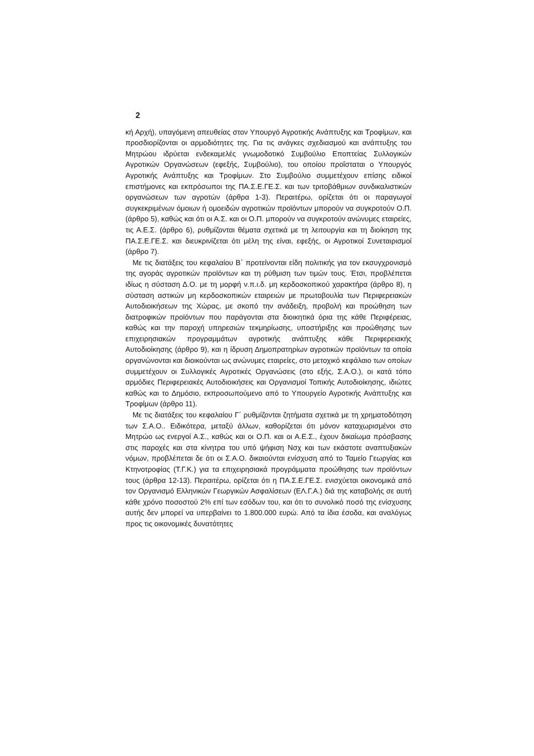2
κή Αρχή), υπαγόμενη απευθείας στον Υπουργό Αγροτικής Ανάπτυξης και Τροφίμων, και προσδιορίζονται οι αρμοδιότητες της. Για τις ανάγκες σχεδιασμού και ανάπτυξης του Μητρώου ιδρύεται ενδεκαμελές γνωμοδοτικό Συμβούλιο Εποπτείας Συλλογικών Αγροτικών Οργανώσεων (εφεξής, Συμβούλιο), του οποίου προΐσταται ο Υπουργός Αγροτικής Ανάπτυξης και Τροφίμων. Στο Συμβούλιο συμμετέχουν επίσης ειδικοί επιστήμονες και εκπρόσωποι της ΠΑ.Σ.Ε.ΓΕ.Σ. και των τριτοβάθμιων συνδικαλιστικών οργανώσεων των αγροτών (άρθρα 1-3). Περαιτέρω, ορίζεται ότι οι παραγωγοί συγκεκριμένων όμοιων ή ομοειδών αγροτικών προϊόντων μπορούν να συγκροτούν Ο.Π. (άρθρο 5), καθώς και ότι οι Α.Σ. και οι Ο.Π. μπορούν να συγκροτούν ανώνυμες εταιρείες, τις Α.Ε.Σ. (άρθρο 6), ρυθμίζονται θέματα σχετικά με τη λειτουργία και τη διοίκηση της ΠΑ.Σ.Ε.ΓΕ.Σ. και διευκρινίζεται ότι μέλη της είναι, εφεξής, οι Αγροτικοί Συνεταιρισμοί (άρθρο 7).
Με τις διατάξεις του κεφαλαίου Β΄ προτείνονται είδη πολιτικής για τον εκσυγχρονισμό της αγοράς αγροτικών προϊόντων και τη ρύθμιση των τιμών τους. Έτσι, προβλέπεται ιδίως η σύσταση Δ.Ο. με τη μορφή ν.π.ι.δ. μη κερδοσκοπικού χαρακτήρα (άρθρο 8), η σύσταση αστικών μη κερδοσκοπικών εταιρειών με πρωτοβουλία των Περιφερειακών Αυτοδιοικήσεων της Χώρας, με σκοπό την ανάδειξη, προβολή και προώθηση των διατροφικών προϊόντων που παράγονται στα διοικητικά όρια της κάθε Περιφέρειας, καθώς και την παροχή υπηρεσιών τεκμηρίωσης, υποστήριξης και προώθησης των επιχειρησιακών προγραμμάτων αγροτικής ανάπτυξης κάθε Περιφερειακής Αυτοδιοίκησης (άρθρο 9), και η ίδρυση Δημοπρατηρίων αγροτικών προϊόντων τα οποία οργανώνονται και διοικούνται ως ανώνυμες εταιρείες, στο μετοχικό κεφάλαιο των οποίων συμμετέχουν οι Συλλογικές Αγροτικές Οργανώσεις (στο εξής, Σ.Α.Ο.), οι κατά τόπο αρμόδιες Περιφερειακές Αυτοδιοικήσεις και Οργανισμοί Τοπικής Αυτοδιοίκησης, ιδιώτες καθώς και το Δημόσιο, εκπροσωπούμενο από το Υπουργείο Αγροτικής Ανάπτυξης και Τροφίμων (άρθρο 11).
Με τις διατάξεις του κεφαλαίου Γ΄ ρυθμίζονται ζητήματα σχετικά με τη χρηματοδότηση των Σ.Α.Ο.. Ειδικότερα, μεταξύ άλλων, καθορίζεται ότι μόνον καταχωρισμένοι στο Μητρώο ως ενεργοί Α.Σ., καθώς και οι Ο.Π. και οι Α.Ε.Σ., έχουν δικαίωμα πρόσβασης στις παροχές και στα κίνητρα του υπό ψήφιση Νσχ και των εκάστοτε αναπτυξιακών νόμων, προβλέπεται δε ότι οι Σ.Α.Ο. δικαιούνται ενίσχυση από το Ταμείο Γεωργίας και Κτηνοτροφίας (Τ.Γ.Κ.) για τα επιχειρησιακά προγράμματα προώθησης των προϊόντων τους (άρθρα 12-13). Περαιτέρω, ορίζεται ότι η ΠΑ.Σ.Ε.ΓΕ.Σ. ενισχύεται οικονομικά από τον Οργανισμό Ελληνικών Γεωργικών Ασφαλίσεων (ΕΛ.Γ.Α.) διά της καταβολής σε αυτή κάθε χρόνο ποσοστού 2% επί των εσόδων του, και ότι το συνολικό ποσό της ενίσχυσης αυτής δεν μπορεί να υπερβαίνει το 1.800.000 ευρώ. Από τα ίδια έσοδα, και αναλόγως προς τις οικονομικές δυνατότητες